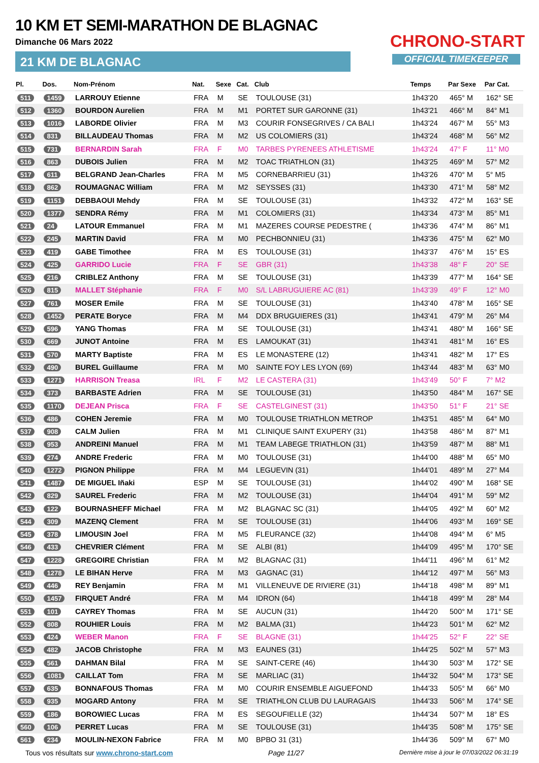10 KM ET SEMI-MARATHON DE BLAGNAC
Dimanche 06 Mars 2022
21 KM DE BLAGNAC
CHRONO-START
OFFICIAL TIMEKEEPER
| Pl. | Dos. | Nom-Prénom | Nat. | Sexe | Cat. | Club | Temps | Par Sexe | Par Cat. |
| --- | --- | --- | --- | --- | --- | --- | --- | --- | --- |
| 511 | 1459 | LARROUY Etienne | FRA | M | SE | TOULOUSE (31) | 1h43'20 | 465° M | 162° SE |
| 512 | 1360 | BOURDON Aurelien | FRA | M | M1 | PORTET SUR GARONNE (31) | 1h43'21 | 466° M | 84° M1 |
| 513 | 1016 | LABORDE Olivier | FRA | M | M3 | COURIR FONSEGRIVES / CA BALI | 1h43'24 | 467° M | 55° M3 |
| 514 | 831 | BILLAUDEAU Thomas | FRA | M | M2 | US COLOMIERS (31) | 1h43'24 | 468° M | 56° M2 |
| 515 | 731 | BERNARDIN Sarah | FRA | F | M0 | TARBES PYRENEES ATHLETISME | 1h43'24 | 47° F | 11° M0 |
| 516 | 863 | DUBOIS Julien | FRA | M | M2 | TOAC TRIATHLON (31) | 1h43'25 | 469° M | 57° M2 |
| 517 | 611 | BELGRAND Jean-Charles | FRA | M | M5 | CORNEBARRIEU (31) | 1h43'26 | 470° M | 5° M5 |
| 518 | 862 | ROUMAGNAC William | FRA | M | M2 | SEYSSES (31) | 1h43'30 | 471° M | 58° M2 |
| 519 | 1151 | DEBBAOUI Mehdy | FRA | M | SE | TOULOUSE (31) | 1h43'32 | 472° M | 163° SE |
| 520 | 1377 | SENDRA Rémy | FRA | M | M1 | COLOMIERS (31) | 1h43'34 | 473° M | 85° M1 |
| 521 | 24 | LATOUR Emmanuel | FRA | M | M1 | MAZERES COURSE PEDESTRE ( | 1h43'36 | 474° M | 86° M1 |
| 522 | 245 | MARTIN David | FRA | M | M0 | PECHBONNIEU (31) | 1h43'36 | 475° M | 62° M0 |
| 523 | 419 | GABE Timothee | FRA | M | ES | TOULOUSE (31) | 1h43'37 | 476° M | 15° ES |
| 524 | 425 | GARRIDO Lucie | FRA | F | SE | GBR (31) | 1h43'38 | 48° F | 20° SE |
| 525 | 216 | CRIBLEZ Anthony | FRA | M | SE | TOULOUSE (31) | 1h43'39 | 477° M | 164° SE |
| 526 | 815 | MALLET Stéphanie | FRA | F | M0 | S/L LABRUGUIERE AC (81) | 1h43'39 | 49° F | 12° M0 |
| 527 | 761 | MOSER Emile | FRA | M | SE | TOULOUSE (31) | 1h43'40 | 478° M | 165° SE |
| 528 | 1452 | PERATE Boryce | FRA | M | M4 | DDX BRUGUIERES (31) | 1h43'41 | 479° M | 26° M4 |
| 529 | 596 | YANG Thomas | FRA | M | SE | TOULOUSE (31) | 1h43'41 | 480° M | 166° SE |
| 530 | 669 | JUNOT Antoine | FRA | M | ES | LAMOUKAT (31) | 1h43'41 | 481° M | 16° ES |
| 531 | 570 | MARTY Baptiste | FRA | M | ES | LE MONASTERE (12) | 1h43'41 | 482° M | 17° ES |
| 532 | 490 | BUREL Guillaume | FRA | M | M0 | SAINTE FOY LES LYON (69) | 1h43'44 | 483° M | 63° M0 |
| 533 | 1271 | HARRISON Treasa | IRL | F | M2 | LE CASTERA (31) | 1h43'49 | 50° F | 7° M2 |
| 534 | 373 | BARBASTE Adrien | FRA | M | SE | TOULOUSE (31) | 1h43'50 | 484° M | 167° SE |
| 535 | 1170 | DEJEAN Prisca | FRA | F | SE | CASTELGINEST (31) | 1h43'50 | 51° F | 21° SE |
| 536 | 486 | COHEN Jeremie | FRA | M | M0 | TOULOUSE TRIATHLON METROP | 1h43'51 | 485° M | 64° M0 |
| 537 | 908 | CALM Julien | FRA | M | M1 | CLINIQUE SAINT EXUPERY (31) | 1h43'58 | 486° M | 87° M1 |
| 538 | 953 | ANDREINI Manuel | FRA | M | M1 | TEAM LABEGE TRIATHLON (31) | 1h43'59 | 487° M | 88° M1 |
| 539 | 274 | ANDRE Frederic | FRA | M | M0 | TOULOUSE (31) | 1h44'00 | 488° M | 65° M0 |
| 540 | 1272 | PIGNON Philippe | FRA | M | M4 | LEGUEVIN (31) | 1h44'01 | 489° M | 27° M4 |
| 541 | 1487 | DE MIGUEL Iñaki | ESP | M | SE | TOULOUSE (31) | 1h44'02 | 490° M | 168° SE |
| 542 | 829 | SAUREL Frederic | FRA | M | M2 | TOULOUSE (31) | 1h44'04 | 491° M | 59° M2 |
| 543 | 122 | BOURNASHEFF Michael | FRA | M | M2 | BLAGNAC SC (31) | 1h44'05 | 492° M | 60° M2 |
| 544 | 309 | MAZENQ Clement | FRA | M | SE | TOULOUSE (31) | 1h44'06 | 493° M | 169° SE |
| 545 | 378 | LIMOUSIN Joel | FRA | M | M5 | FLEURANCE (32) | 1h44'08 | 494° M | 6° M5 |
| 546 | 433 | CHEVRIER Clément | FRA | M | SE | ALBI (81) | 1h44'09 | 495° M | 170° SE |
| 547 | 1228 | GREGOIRE Christian | FRA | M | M2 | BLAGNAC (31) | 1h44'11 | 496° M | 61° M2 |
| 548 | 1278 | LE BIHAN Herve | FRA | M | M3 | GAGNAC (31) | 1h44'12 | 497° M | 56° M3 |
| 549 | 446 | REY Benjamin | FRA | M | M1 | VILLENEUVE DE RIVIERE (31) | 1h44'18 | 498° M | 89° M1 |
| 550 | 1457 | FIRQUET André | FRA | M | M4 | IDRON (64) | 1h44'18 | 499° M | 28° M4 |
| 551 | 101 | CAYREY Thomas | FRA | M | SE | AUCUN (31) | 1h44'20 | 500° M | 171° SE |
| 552 | 808 | ROUHIER Louis | FRA | M | M2 | BALMA (31) | 1h44'23 | 501° M | 62° M2 |
| 553 | 424 | WEBER Manon | FRA | F | SE | BLAGNE (31) | 1h44'25 | 52° F | 22° SE |
| 554 | 482 | JACOB Christophe | FRA | M | M3 | EAUNES (31) | 1h44'25 | 502° M | 57° M3 |
| 555 | 561 | DAHMAN Bilal | FRA | M | SE | SAINT-CERE (46) | 1h44'30 | 503° M | 172° SE |
| 556 | 1081 | CAILLAT Tom | FRA | M | SE | MARLIAC (31) | 1h44'32 | 504° M | 173° SE |
| 557 | 635 | BONNAFOUS Thomas | FRA | M | M0 | COURIR ENSEMBLE AIGUEFOND | 1h44'33 | 505° M | 66° M0 |
| 558 | 935 | MOGARD Antony | FRA | M | SE | TRIATHLON CLUB DU LAURAGAIS | 1h44'33 | 506° M | 174° SE |
| 559 | 186 | BOROWIEC Lucas | FRA | M | ES | SEGOUFIELLE (32) | 1h44'34 | 507° M | 18° ES |
| 560 | 106 | PERRET Lucas | FRA | M | SE | TOULOUSE (31) | 1h44'35 | 508° M | 175° SE |
| 561 | 234 | MOULIN-NEXON Fabrice | FRA | M | M0 | BPBO 31 (31) | 1h44'36 | 509° M | 67° M0 |
Tous vos résultats sur www.chrono-start.com Page 11/27 Dernière mise à jour le 07/03/2022 06:31:19